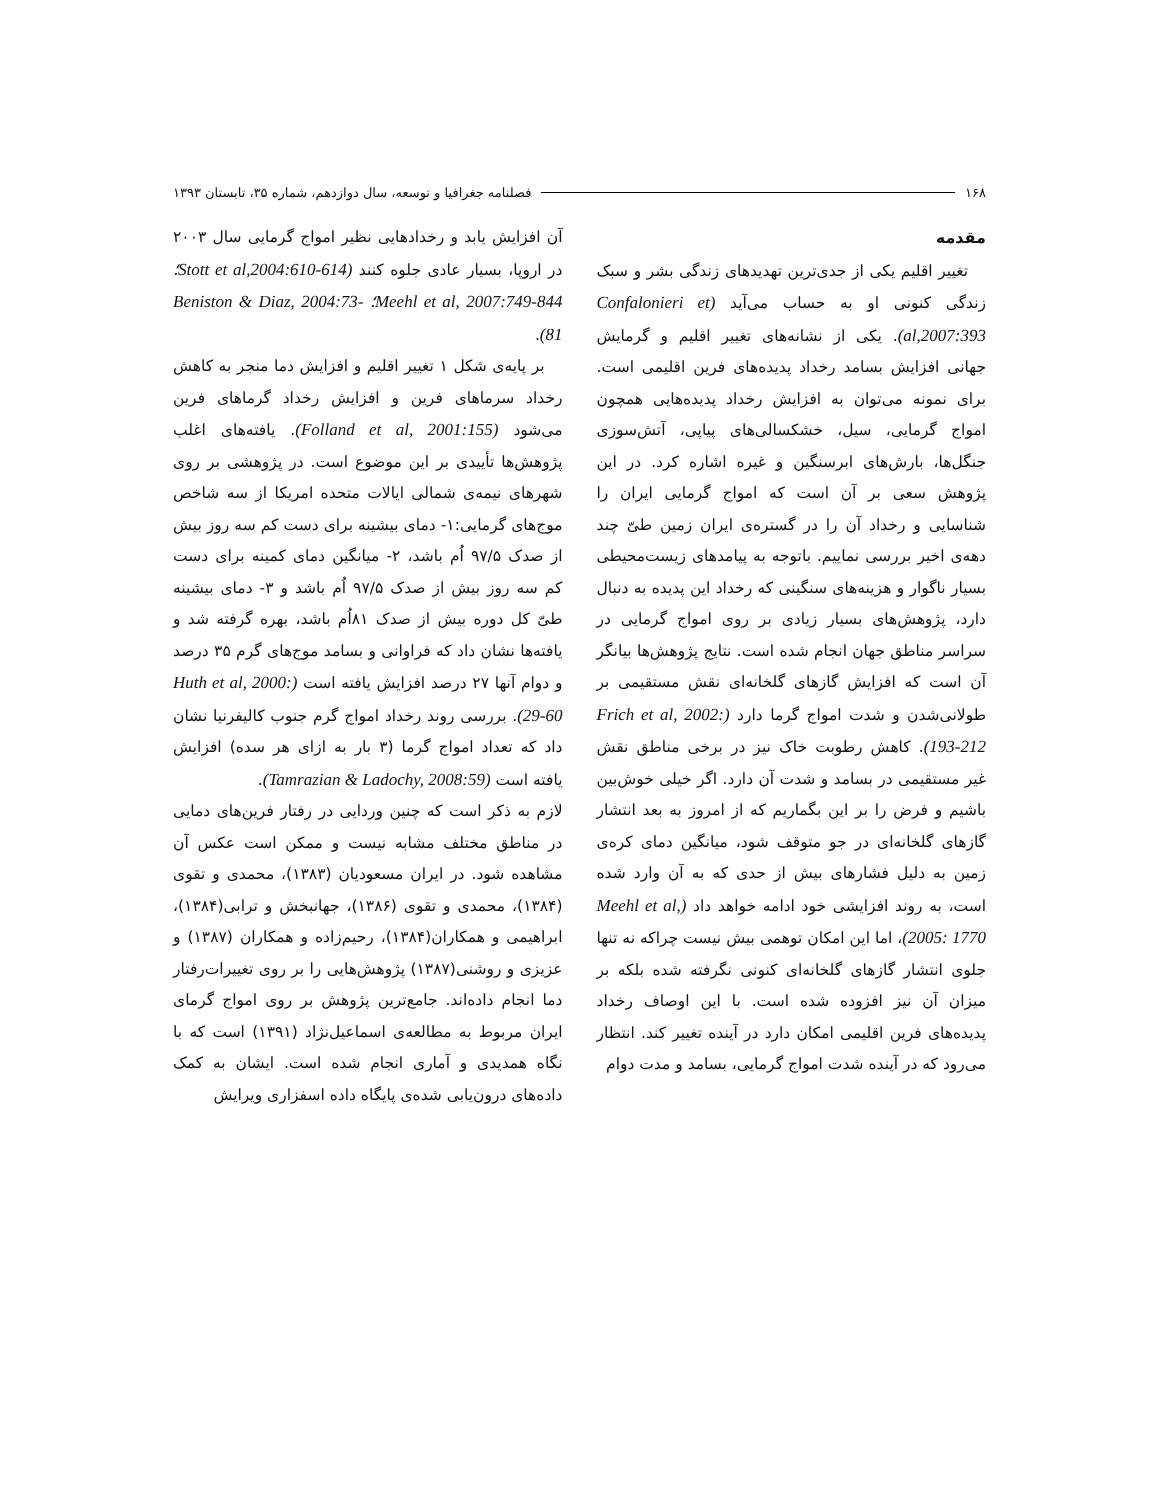۱۶۸ فصلنامه جغرافیا و توسعه، سال دوازدهم، شماره ۳۵، تابستان ۱۳۹۳
مقدمه
تغییر اقلیم یکی از جدی‌ترین تهدیدهای زندگی بشر و سبک زندگی کنونی او به حساب می‌آید (Confalonieri et al,2007:393). یکی از نشانه‌های تغییر اقلیم و گرمایش جهانی افزایش بسامد رخداد پدیده‌های فرین اقلیمی است. برای نمونه می‌توان به افزایش رخداد پدیده‌هایی همچون امواج گرمایی، سیل، خشکسالی‌های پیاپی، آتش‌سوزی جنگل‌ها، بارش‌های ابرسنگین و غیره اشاره کرد. در این پژوهش سعی بر آن است که امواج گرمایی ایران را شناسایی و رخداد آن را در گستره‌ی ایران زمین طیّ چند دهه‌ی اخیر بررسی نماییم. باتوجه به پیامدهای زیست‌محیطی بسیار ناگوار و هزینه‌های سنگینی که رخداد این پدیده به دنبال دارد، پژوهش‌های بسیار زیادی بر روی امواج گرمایی در سراسر مناطق جهان انجام شده است. نتایج پژوهش‌ها بیانگر آن است که افزایش گازهای گلخانه‌ای نقش مستقیمی بر طولانی‌شدن و شدت امواج گرما دارد (Frich et al, 2002: 193-212). کاهش رطوبت خاک نیز در برخی مناطق نقش غیر مستقیمی در بسامد و شدت آن دارد. اگر خیلی خوش‌بین باشیم و فرض را بر این بگماریم که از امروز به بعد انتشار گازهای گلخانه‌ای در جو متوقف شود، میانگین دمای کره‌ی زمین به دلیل فشارهای بیش از حدی که به آن وارد شده است، به روند افزایشی خود ادامه خواهد داد (Meehl et al, 2005: 1770)، اما این امکان توهمی بیش نیست چراکه نه تنها جلوی انتشار گازهای گلخانه‌ای کنونی نگرفته شده بلکه بر میزان آن نیز افزوده شده است. با این اوصاف رخداد پدیده‌های فرین اقلیمی امکان دارد در آینده تغییر کند. انتظار می‌رود که در آینده شدت امواج گرمایی، بسامد و مدت دوام
آن افزایش یابد و رخدادهایی نظیر امواج گرمایی سال ۲۰۰۳ در اروپا، بسیار عادی جلوه کنند (Stott et al,2004:610-614؛ Meehl et al, 2007:749-844؛ Beniston & Diaz, 2004:73-81).
بر پایه‌ی شکل ۱ تغییر اقلیم و افزایش دما منجر به کاهش رخداد سرماهای فرین و افزایش رخداد گرماهای فرین می‌شود (Folland et al, 2001:155). یافته‌های اغلب پژوهش‌ها تأییدی بر این موضوع است. در پژوهشی بر روی شهرهای نیمه‌ی شمالی ایالات متحده امریکا از سه شاخص موج‌های گرمایی:۱- دمای بیشینه برای دست کم سه روز بیش از صدک ۹۷/۵ اُم باشد، ۲- میانگین دمای کمینه برای دست کم سه روز بیش از صدک ۹۷/۵ اُم باشد و ۳- دمای بیشینه طیّ کل دوره بیش از صدک ۸۱اُم باشد، بهره گرفته شد و یافته‌ها نشان داد که فراوانی و بسامد موج‌های گرم ۳۵ درصد و دوام آنها ۲۷ درصد افزایش یافته است (Huth et al, 2000: 29-60). بررسی روند رخداد امواج گرم جنوب کالیفرنیا نشان داد که تعداد امواج گرما (۳ بار به ازای هر سده) افزایش یافته است (Tamrazian & Ladochy, 2008:59).
لازم به ذکر است که چنین وردایی در رفتار فرین‌های دمایی در مناطق مختلف مشابه نیست و ممکن است عکس آن مشاهده شود. در ایران مسعودیان (۱۳۸۳)، محمدی و تقوی (۱۳۸۴)، محمدی و تقوی (۱۳۸۶)، جهانبخش و ترابی(۱۳۸۴)، ابراهیمی و همکاران(۱۳۸۴)، رحیم‌زاده و همکاران (۱۳۸۷) و عزیزی و روشنی(۱۳۸۷) پژوهش‌هایی را بر روی تغییرات‌رفتار دما انجام داده‌اند. جامع‌ترین پژوهش بر روی امواج گرمای ایران مربوط به مطالعه‌ی اسماعیل‌نژاد (۱۳۹۱) است که با نگاه همدیدی و آماری انجام شده است. ایشان به کمک داده‌های درون‌یابی شده‌ی پایگاه داده اسفزاری ویرایش